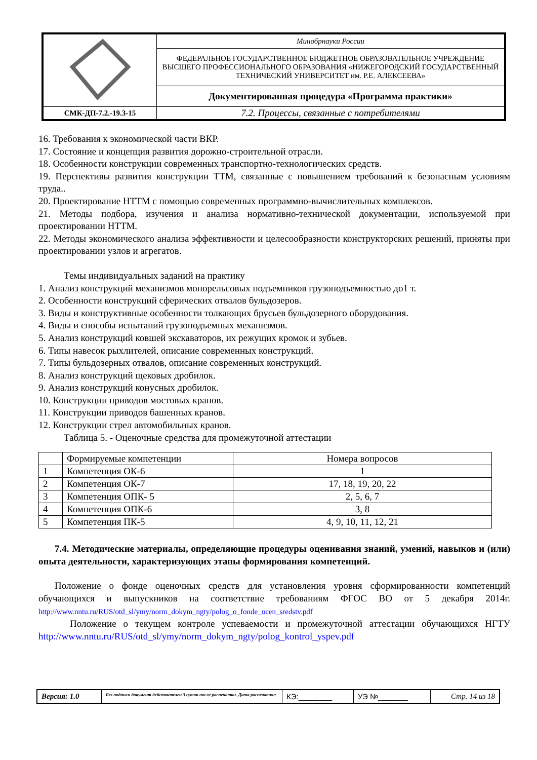| | Минобрнауки России |
| | ФЕДЕРАЛЬНОЕ ГОСУДАРСТВЕННОЕ БЮДЖЕТНОЕ ОБРАЗОВАТЕЛЬНОЕ УЧРЕЖДЕНИЕ ВЫСШЕГО ПРОФЕССИОНАЛЬНОГО ОБРАЗОВАНИЯ «НИЖЕГОРОДСКИЙ ГОСУДАРСТВЕННЫЙ ТЕХНИЧЕСКИЙ УНИВЕРСИТЕТ им. Р.Е. АЛЕКСЕЕВА» |
| | Документированная процедура «Программа практики» |
| СМК-ДП-7.2.-19.3-15 | 7.2. Процессы, связанные с потребителями |
16. Требования к экономической части ВКР.
17. Состояние и концепция развития дорожно-строительной отрасли.
18. Особенности конструкции современных транспортно-технологических средств.
19. Перспективы развития конструкции ТТМ, связанные с повышением требований к безопасным условиям труда..
20. Проектирование НТТМ с помощью современных программно-вычислительных комплексов.
21. Методы подбора, изучения и анализа нормативно-технической документации, используемой при проектировании НТТМ.
22. Методы экономического анализа эффективности и целесообразности конструкторских решений, приняты при проектировании узлов и агрегатов.
Темы индивидуальных заданий на практику
1. Анализ конструкций механизмов монорельсовых подъемников грузоподъемностью до1 т.
2. Особенности конструкций сферических отвалов бульдозеров.
3. Виды и конструктивные особенности толкающих брусьев бульдозерного оборудования.
4. Виды и способы испытаний грузоподъемных механизмов.
5. Анализ конструкций ковшей экскаваторов, их режущих кромок и зубьев.
6. Типы навесок рыхлителей, описание современных конструкций.
7. Типы бульдозерных отвалов, описание современных конструкций.
8. Анализ конструкций щековых дробилок.
9. Анализ конструкций конусных дробилок.
10. Конструкции приводов мостовых кранов.
11. Конструкции приводов башенных кранов.
12. Конструкции стрел автомобильных кранов.
Таблица 5. - Оценочные средства для промежуточной аттестации
| | Формируемые компетенции | Номера вопросов |
| 1 | Компетенция ОК-6 | 1 |
| 2 | Компетенция ОК-7 | 17, 18, 19, 20, 22 |
| 3 | Компетенция ОПК- 5 | 2, 5, 6, 7 |
| 4 | Компетенция ОПК-6 | 3, 8 |
| 5 | Компетенция ПК-5 | 4, 9, 10, 11, 12, 21 |
7.4. Методические материалы, определяющие процедуры оценивания знаний, умений, навыков и (или) опыта деятельности, характеризующих этапы формирования компетенций.
Положение о фонде оценочных средств для установления уровня сформированности компетенций обучающихся и выпускников на соответствие требованиям ФГОС ВО от 5 декабря 2014г. http://www.nntu.ru/RUS/otd_sl/ymy/norm_dokym_ngty/polog_o_fonde_ocen_sredstv.pdf
Положение о текущем контроле успеваемости и промежуточной аттестации обучающихся НГТУ http://www.nntu.ru/RUS/otd_sl/ymy/norm_dokym_ngty/polog_kontrol_yspev.pdf
| Версия: 1.0 | Без подписи документ действителен 3 суток после распечатки. Дата распечатки: | КЭ:________ | УЭ №_______ | Стр. 14 из 18 |